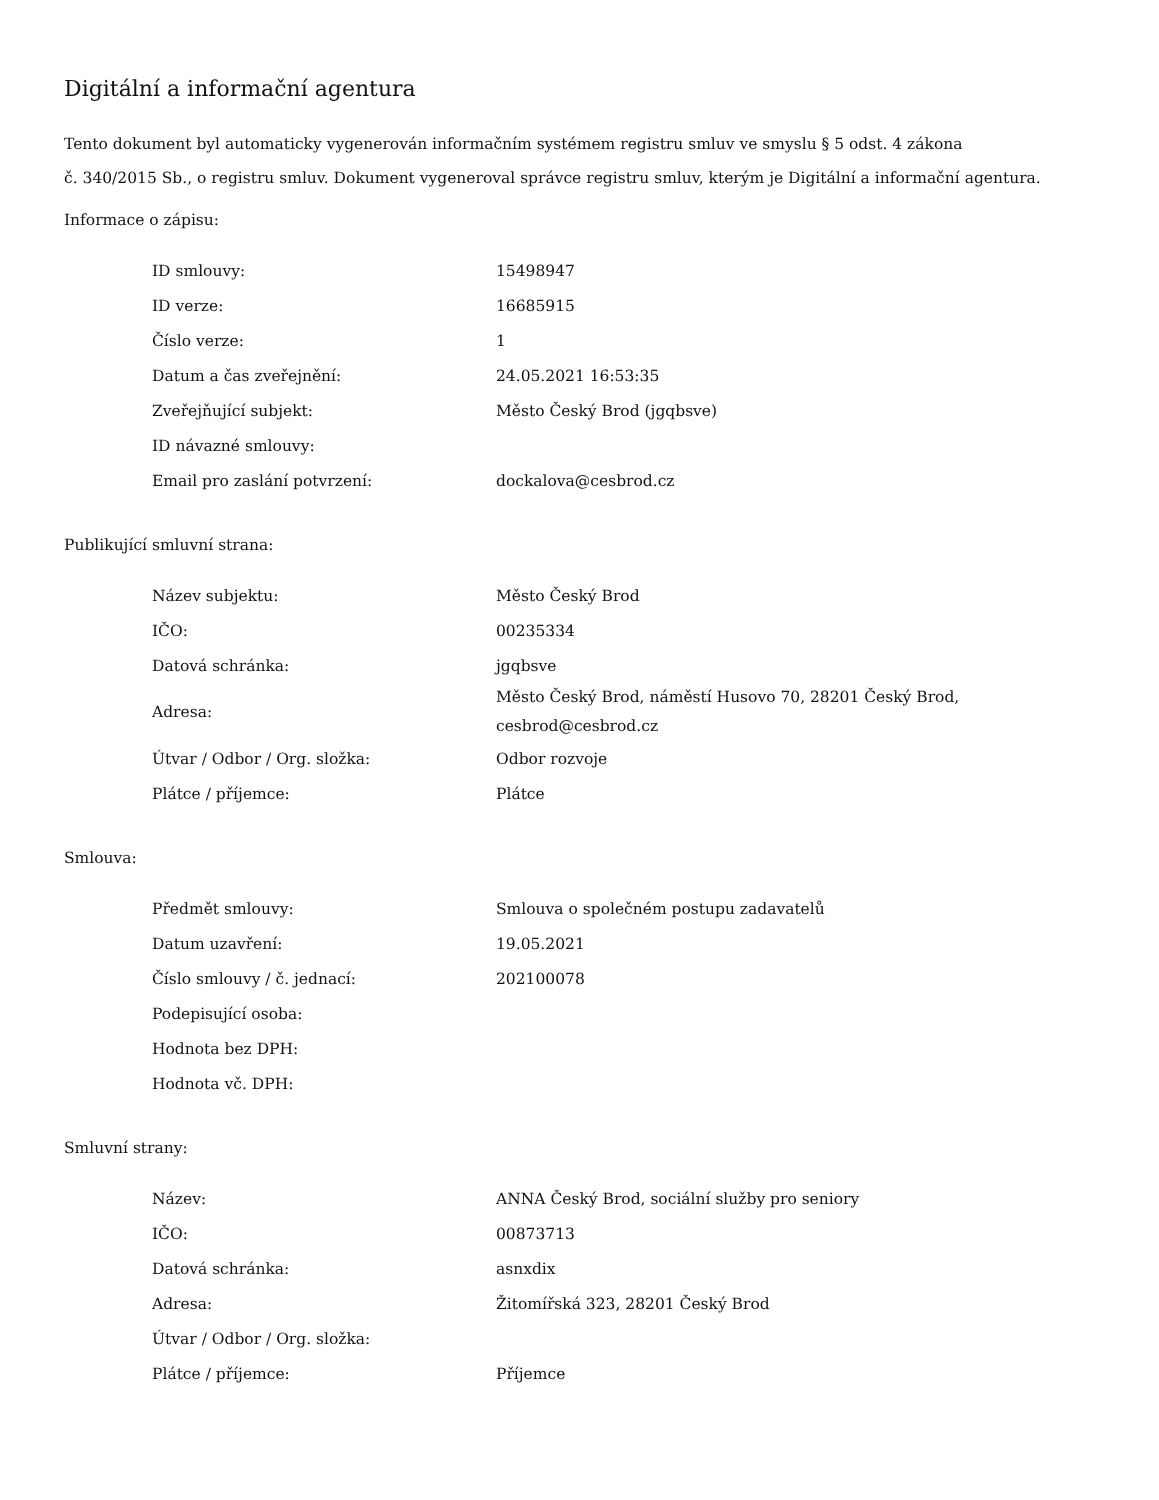Digitální a informační agentura
Tento dokument byl automaticky vygenerován informačním systémem registru smluv ve smyslu § 5 odst. 4 zákona
č. 340/2015 Sb., o registru smluv. Dokument vygeneroval správce registru smluv, kterým je Digitální a informační agentura.
Informace o zápisu:
| ID smlouvy: | 15498947 |
| ID verze: | 16685915 |
| Číslo verze: | 1 |
| Datum a čas zveřejnění: | 24.05.2021 16:53:35 |
| Zveřejňující subjekt: | Město Český Brod (jgqbsve) |
| ID návazné smlouvy: | |
| Email pro zaslání potvrzení: | dockalova@cesbrod.cz |
Publikující smluvní strana:
| Název subjektu: | Město Český Brod |
| IČO: | 00235334 |
| Datová schránka: | jgqbsve |
| Adresa: | Město Český Brod, náměstí Husovo 70, 28201 Český Brod, cesbrod@cesbrod.cz |
| Útvar / Odbor / Org. složka: | Odbor rozvoje |
| Plátce / příjemce: | Plátce |
Smlouva:
| Předmět smlouvy: | Smlouva o společném postupu zadavatelů |
| Datum uzavření: | 19.05.2021 |
| Číslo smlouvy / č. jednací: | 202100078 |
| Podepisující osoba: | |
| Hodnota bez DPH: | |
| Hodnota vč. DPH: | |
Smluvní strany:
| Název: | ANNA Český Brod, sociální služby pro seniory |
| IČO: | 00873713 |
| Datová schránka: | asnxdix |
| Adresa: | Žitomířská 323, 28201 Český Brod |
| Útvar / Odbor / Org. složka: | |
| Plátce / příjemce: | Příjemce |